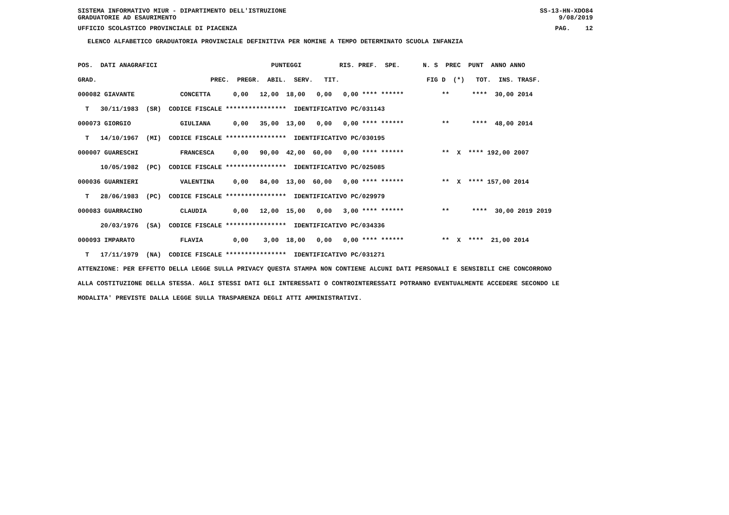SISTEMA INFORMATIVO MIUR - DIPARTIMENTO DELL'ISTRUZIONE SS-13-HN-XDO84
GRADUATORIE AD ESAURIMENTO 9/08/2019
UFFICIO SCOLASTICO PROVINCIALE DI PIACENZA PAG. 12
ELENCO ALFABETICO GRADUATORIA PROVINCIALE DEFINITIVA PER NOMINE A TEMPO DETERMINATO SCUOLA INFANZIA
| POS. DATI ANAGRAFICI PUNTEGGI RIS. PREF. SPE. N. S PREC PUNT ANNO ANNO |
| GRAD. PREC. PREGR. ABIL. SERV. TIT. FIG D (*) TOT. INS. TRASF. |
| 000082 GIAVANTE CONCETTA 0,00 12,00 18,00 0,00 0,00 **** ****** ** **** 30,00 2014 |
| T 30/11/1983 (SR) CODICE FISCALE **************** IDENTIFICATIVO PC/031143 |
| 000073 GIORGIO GIULIANA 0,00 35,00 13,00 0,00 0,00 **** ****** ** **** 48,00 2014 |
| T 14/10/1967 (MI) CODICE FISCALE **************** IDENTIFICATIVO PC/030195 |
| 000007 GUARESCHI FRANCESCA 0,00 90,00 42,00 60,00 0,00 **** ****** ** X **** 192,00 2007 |
| 10/05/1982 (PC) CODICE FISCALE **************** IDENTIFICATIVO PC/025085 |
| 000036 GUARNIERI VALENTINA 0,00 84,00 13,00 60,00 0,00 **** ****** ** X **** 157,00 2014 |
| T 28/06/1983 (PC) CODICE FISCALE **************** IDENTIFICATIVO PC/029979 |
| 000083 GUARRACINO CLAUDIA 0,00 12,00 15,00 0,00 3,00 **** ****** ** **** 30,00 2019 2019 |
| 20/03/1976 (SA) CODICE FISCALE **************** IDENTIFICATIVO PC/034336 |
| 000093 IMPARATO FLAVIA 0,00 3,00 18,00 0,00 0,00 **** ****** ** X **** 21,00 2014 |
| T 17/11/1979 (NA) CODICE FISCALE **************** IDENTIFICATIVO PC/031271 |
ATTENZIONE: PER EFFETTO DELLA LEGGE SULLA PRIVACY QUESTA STAMPA NON CONTIENE ALCUNI DATI PERSONALI E SENSIBILI CHE CONCORRONO
ALLA COSTITUZIONE DELLA STESSA. AGLI STESSI DATI GLI INTERESSATI O CONTROINTERESSATI POTRANNO EVENTUALMENTE ACCEDERE SECONDO LE
MODALITA' PREVISTE DALLA LEGGE SULLA TRASPARENZA DEGLI ATTI AMMINISTRATIVI.